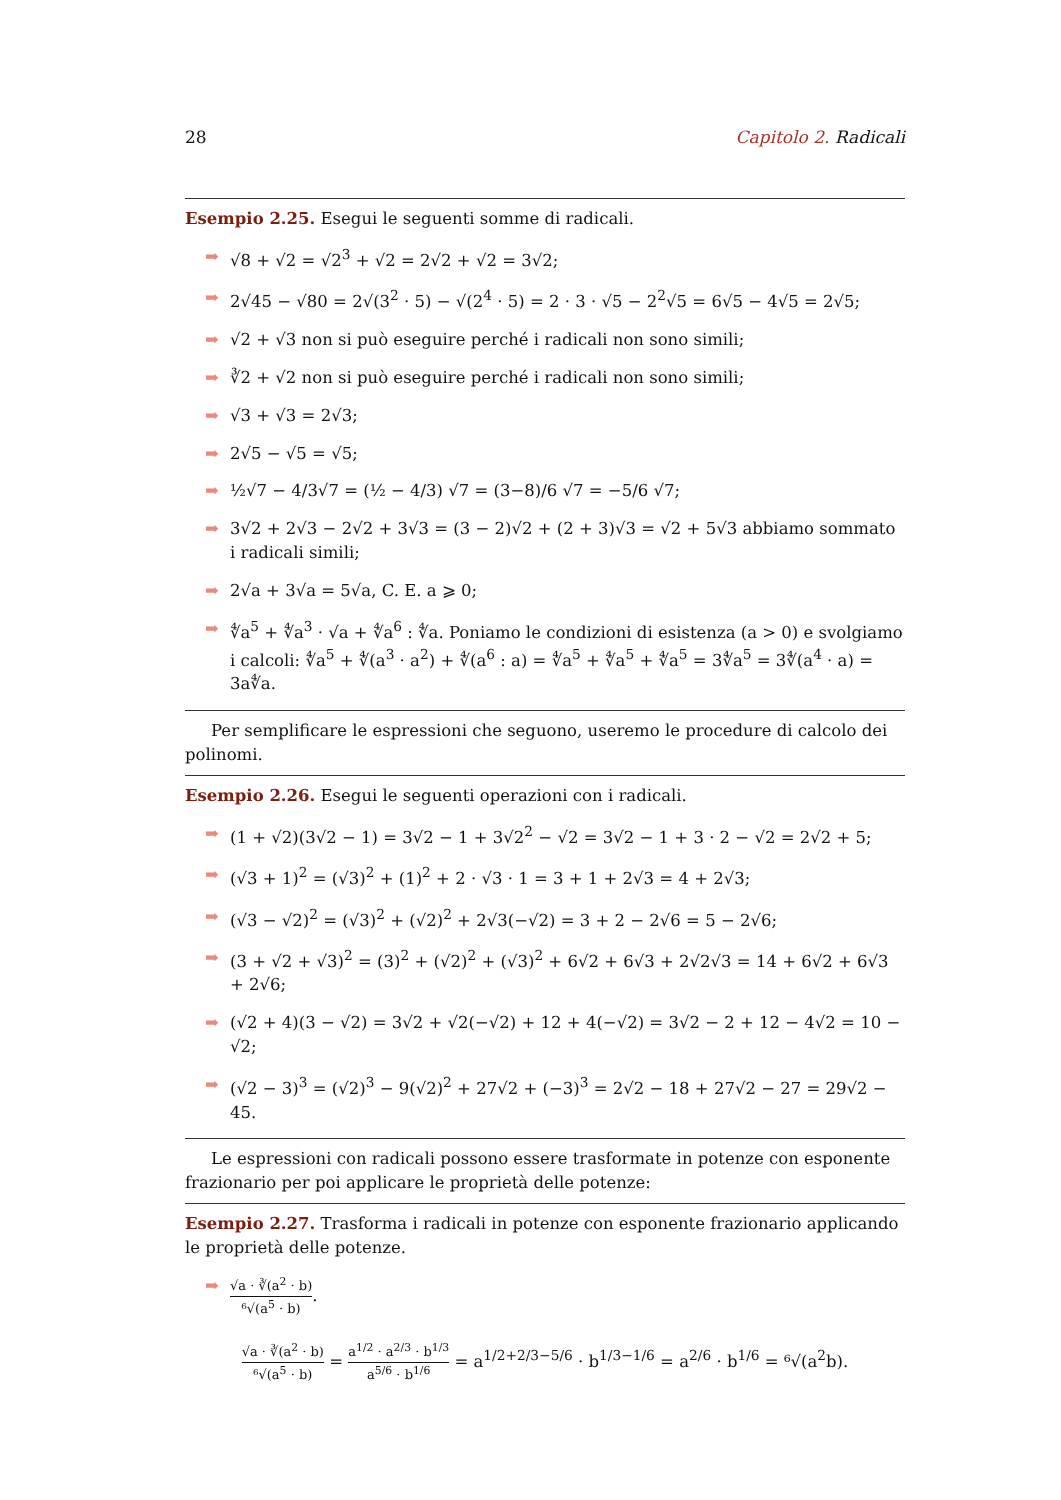28 Capitolo 2. Radicali
Esempio 2.25. Esegui le seguenti somme di radicali.
➡ √8 + √2 = √2<sup>3</sup> + √2 = 2√2 + √2 = 3√2;
➡ 2√45 − √80 = 2√(3<sup>2</sup> · 5) − √(2<sup>4</sup> · 5) = 2 · 3 · √5 − 2<sup>2</sup>√5 = 6√5 − 4√5 = 2√5;
➡ √2 + √3 non si può eseguire perché i radicali non sono simili;
➡ ∛2 + √2 non si può eseguire perché i radicali non sono simili;
➡ √3 + √3 = 2√3;
➡ 2√5 − √5 = √5;
➡ ½√7 − 4/3√7 = (½ − 4/3) √7 = (3−8)/6 √7 = −5/6 √7;
➡ 3√2 + 2√3 − 2√2 + 3√3 = (3 − 2)√2 + (2 + 3)√3 = √2 + 5√3 abbiamo sommato i radicali simili;
➡ 2√a + 3√a = 5√a, C. E. a ⩾ 0;
➡ ∜a<sup>5</sup> + ∜a<sup>3</sup> · √a + ∜a<sup>6</sup> : ∜a. Poniamo le condizioni di esistenza (a > 0) e svolgiamo i calcoli: ∜a<sup>5</sup> + ∜(a<sup>3</sup> · a<sup>2</sup>) + ∜(a<sup>6</sup> : a) = ∜a<sup>5</sup> + ∜a<sup>5</sup> + ∜a<sup>5</sup> = 3∜a<sup>5</sup> = 3∜(a<sup>4</sup> · a) = 3a∜a.
Per semplificare le espressioni che seguono, useremo le procedure di calcolo dei polinomi.
Esempio 2.26. Esegui le seguenti operazioni con i radicali.
➡ (1 + √2)(3√2 − 1) = 3√2 − 1 + 3√2<sup>2</sup> − √2 = 3√2 − 1 + 3 · 2 − √2 = 2√2 + 5;
➡ (√3 + 1)<sup>2</sup> = (√3)<sup>2</sup> + (1)<sup>2</sup> + 2 · √3 · 1 = 3 + 1 + 2√3 = 4 + 2√3;
➡ (√3 − √2)<sup>2</sup> = (√3)<sup>2</sup> + (√2)<sup>2</sup> + 2√3(−√2) = 3 + 2 − 2√6 = 5 − 2√6;
➡ (3 + √2 + √3)<sup>2</sup> = (3)<sup>2</sup> + (√2)<sup>2</sup> + (√3)<sup>2</sup> + 6√2 + 6√3 + 2√2√3 = 14 + 6√2 + 6√3 + 2√6;
➡ (√2 + 4)(3 − √2) = 3√2 + √2(−√2) + 12 + 4(−√2) = 3√2 − 2 + 12 − 4√2 = 10 − √2;
➡ (√2 − 3)<sup>3</sup> = (√2)<sup>3</sup> − 9(√2)<sup>2</sup> + 27√2 + (−3)<sup>3</sup> = 2√2 − 18 + 27√2 − 27 = 29√2 − 45.
Le espressioni con radicali possono essere trasformate in potenze con esponente frazionario per poi applicare le proprietà delle potenze:
Esempio 2.27. Trasforma i radicali in potenze con esponente frazionario applicando le proprietà delle potenze.
➡ √a · ∛(a<sup>2</sup> · b) ⁶√(a<sup>5</sup> · b).
√a · ∛(a<sup>2</sup> · b) ⁶√(a<sup>5</sup> · b) = a<sup>1/2</sup> · a<sup>2/3</sup> · b<sup>1/3</sup> a<sup>5/6</sup> · b<sup>1/6</sup> = a<sup>1/2+2/3−5/6</sup> · b<sup>1/3−1/6</sup> = a<sup>2/6</sup> · b<sup>1/6</sup> = ⁶√(a<sup>2</sup>b).